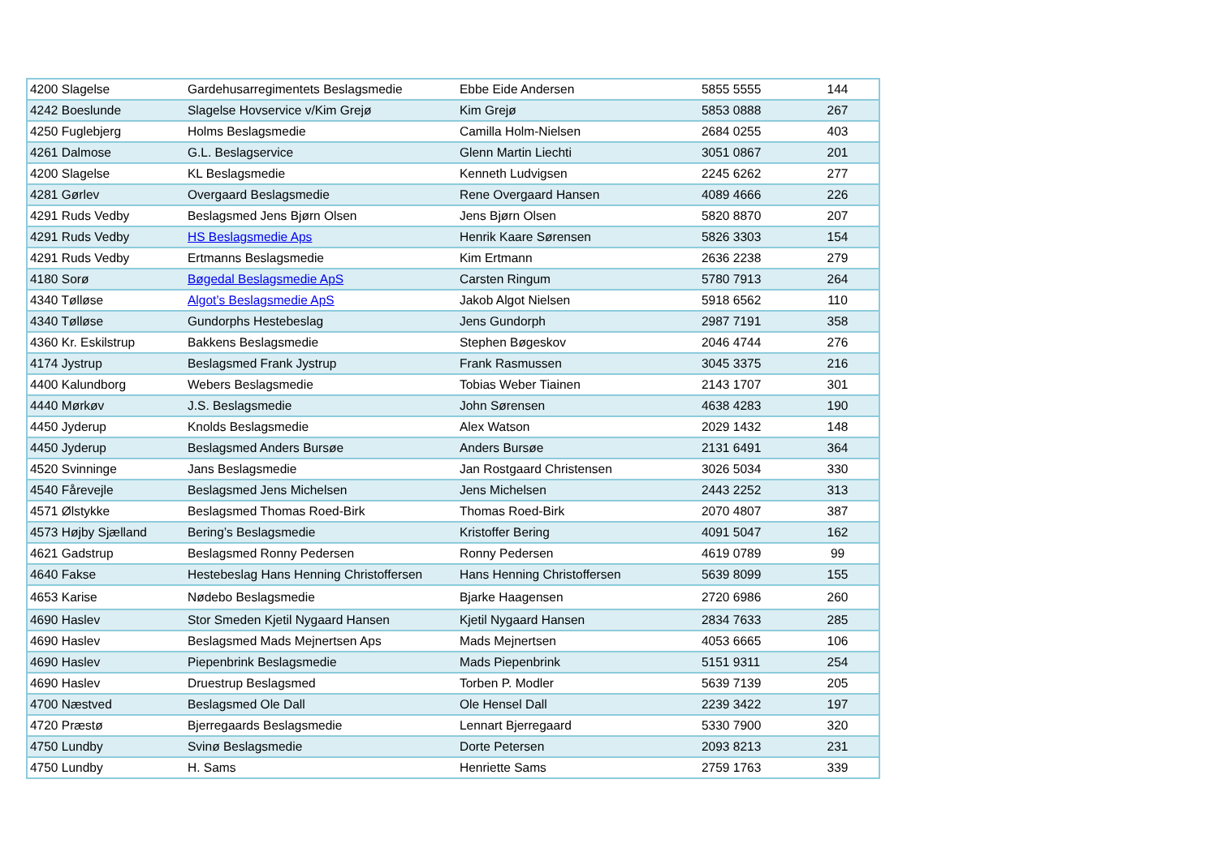| 4200 Slagelse | Gardehusarregimentets Beslagsmedie | Ebbe Eide Andersen | 5855 5555 | 144 |
| 4242 Boeslunde | Slagelse Hovservice v/Kim Grejø | Kim Grejø | 5853 0888 | 267 |
| 4250 Fuglebjerg | Holms Beslagsmedie | Camilla Holm-Nielsen | 2684 0255 | 403 |
| 4261 Dalmose | G.L. Beslagservice | Glenn Martin Liechti | 3051 0867 | 201 |
| 4200 Slagelse | KL Beslagsmedie | Kenneth Ludvigsen | 2245 6262 | 277 |
| 4281 Gørlev | Overgaard Beslagsmedie | Rene Overgaard Hansen | 4089 4666 | 226 |
| 4291 Ruds Vedby | Beslagsmed Jens Bjørn Olsen | Jens Bjørn Olsen | 5820 8870 | 207 |
| 4291 Ruds Vedby | HS Beslagsmedie Aps | Henrik Kaare Sørensen | 5826 3303 | 154 |
| 4291 Ruds Vedby | Ertmanns Beslagsmedie | Kim Ertmann | 2636 2238 | 279 |
| 4180 Sorø | Bøgedal Beslagsmedie ApS | Carsten Ringum | 5780 7913 | 264 |
| 4340 Tølløse | Algot’s Beslagsmedie ApS | Jakob Algot Nielsen | 5918 6562 | 110 |
| 4340 Tølløse | Gundorphs Hestebeslag | Jens Gundorph | 2987 7191 | 358 |
| 4360 Kr. Eskilstrup | Bakkens Beslagsmedie | Stephen Bøgeskov | 2046 4744 | 276 |
| 4174 Jystrup | Beslagsmed Frank Jystrup | Frank Rasmussen | 3045 3375 | 216 |
| 4400 Kalundborg | Webers Beslagsmedie | Tobias Weber Tiainen | 2143 1707 | 301 |
| 4440 Mørkøv | J.S. Beslagsmedie | John Sørensen | 4638 4283 | 190 |
| 4450 Jyderup | Knolds Beslagsmedie | Alex Watson | 2029 1432 | 148 |
| 4450 Jyderup | Beslagsmed Anders Bursøe | Anders Bursøe | 2131 6491 | 364 |
| 4520 Svinninge | Jans Beslagsmedie | Jan Rostgaard Christensen | 3026 5034 | 330 |
| 4540 Fårevejle | Beslagsmed Jens Michelsen | Jens Michelsen | 2443 2252 | 313 |
| 4571 Ølstykke | Beslagsmed Thomas Roed-Birk | Thomas Roed-Birk | 2070 4807 | 387 |
| 4573 Højby Sjælland | Bering’s Beslagsmedie | Kristoffer Bering | 4091 5047 | 162 |
| 4621 Gadstrup | Beslagsmed Ronny Pedersen | Ronny Pedersen | 4619 0789 | 99 |
| 4640 Fakse | Hestebeslag Hans Henning Christoffersen | Hans Henning Christoffersen | 5639 8099 | 155 |
| 4653 Karise | Nødebo Beslagsmedie | Bjarke Haagensen | 2720 6986 | 260 |
| 4690 Haslev | Stor Smeden Kjetil Nygaard Hansen | Kjetil Nygaard Hansen | 2834 7633 | 285 |
| 4690 Haslev | Beslagsmed Mads Mejnertsen Aps | Mads Mejnertsen | 4053 6665 | 106 |
| 4690 Haslev | Piepenbrink Beslagsmedie | Mads Piepenbrink | 5151 9311 | 254 |
| 4690 Haslev | Druestrup Beslagsmed | Torben P. Modler | 5639 7139 | 205 |
| 4700 Næstved | Beslagsmed Ole Dall | Ole Hensel Dall | 2239 3422 | 197 |
| 4720 Præstø | Bjerregaards Beslagsmedie | Lennart Bjerregaard | 5330 7900 | 320 |
| 4750 Lundby | Svinø Beslagsmedie | Dorte Petersen | 2093 8213 | 231 |
| 4750 Lundby | H. Sams | Henriette Sams | 2759 1763 | 339 |